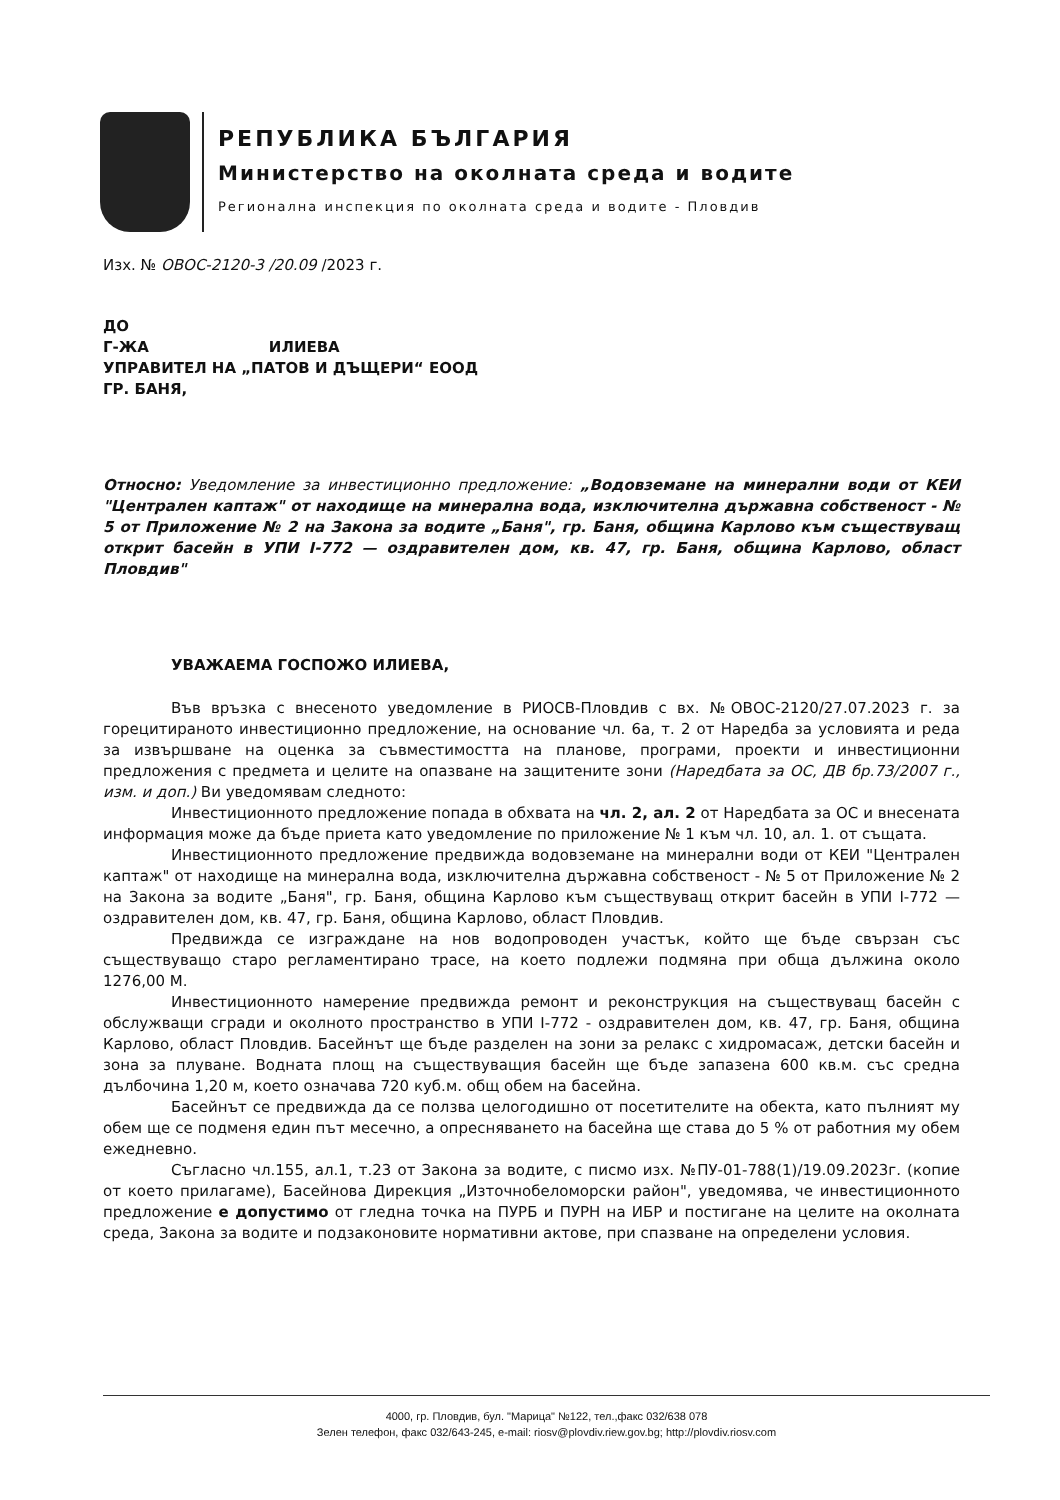РЕПУБЛИКА БЪЛГАРИЯ
Министерство на околната среда и водите
Регионална инспекция по околната среда и водите - Пловдив
Изх. № ОВОС-2120-3 /20.09 /2023 г.
ДО
Г-ЖА ИЛИЕВА
УПРАВИТЕЛ НА „ПАТОВ И ДЪЩЕРИ“ ЕООД
ГР. БАНЯ,
Относно: Уведомление за инвестиционно предложение: „Водовземане на минерални води от КЕИ "Централен каптаж" от находище на минерална вода, изключителна държавна собственост - № 5 от Приложение № 2 на Закона за водите „Баня", гр. Баня, община Карлово към съществуващ открит басейн в УПИ I-772 — оздравителен дом, кв. 47, гр. Баня, община Карлово, област Пловдив"
УВАЖАЕМА ГОСПОЖО ИЛИЕВА,
Във връзка с внесеното уведомление в РИОСВ-Пловдив с вх. №ОВОС-2120/27.07.2023 г. за горецитираното инвестиционно предложение, на основание чл. 6а, т. 2 от Наредба за условията и реда за извършване на оценка за съвместимостта на планове, програми, проекти и инвестиционни предложения с предмета и целите на опазване на защитените зони (Наредбата за ОС, ДВ бр.73/2007 г., изм. и доп.) Ви уведомявам следното:
Инвестиционното предложение попада в обхвата на чл. 2, ал. 2 от Наредбата за ОС и внесената информация може да бъде приета като уведомление по приложение № 1 към чл. 10, ал. 1. от същата.
Инвестиционното предложение предвижда водовземане на минерални води от КЕИ "Централен каптаж" от находище на минерална вода, изключителна държавна собственост - № 5 от Приложение № 2 на Закона за водите „Баня", гр. Баня, община Карлово към съществуващ открит басейн в УПИ I-772 — оздравителен дом, кв. 47, гр. Баня, община Карлово, област Пловдив.
Предвижда се изграждане на нов водопроводен участък, който ще бъде свързан със съществуващо старо регламентирано трасе, на което подлежи подмяна при обща дължина около 1276,00 М.
Инвестиционното намерение предвижда ремонт и реконструкция на съществуващ басейн с обслужващи сгради и околното пространство в УПИ I-772 - оздравителен дом, кв. 47, гр. Баня, община Карлово, област Пловдив. Басейнът ще бъде разделен на зони за релакс с хидромасаж, детски басейн и зона за плуване. Водната площ на съществуващия басейн ще бъде запазена 600 кв.м. със средна дълбочина 1,20 м, което означава 720 куб.м. общ обем на басейна.
Басейнът се предвижда да се ползва целогодишно от посетителите на обекта, като пълният му обем ще се подменя един път месечно, а опресняването на басейна ще става до 5 % от работния му обем ежедневно.
Съгласно чл.155, ал.1, т.23 от Закона за водите, с писмо изх. №ПУ-01-788(1)/19.09.2023г. (копие от което прилагаме), Басейнова Дирекция „Източнобеломорски район", уведомява, че инвестиционното предложение е допустимо от гледна точка на ПУРБ и ПУРН на ИБР и постигане на целите на околната среда, Закона за водите и подзаконовите нормативни актове, при спазване на определени условия.
4000, гр. Пловдив, бул. "Марица" №122, тел.,факс 032/638 078
Зелен телефон, факс 032/643-245, e-mail: riosv@plovdiv.riew.gov.bg; http://plovdiv.riosv.com